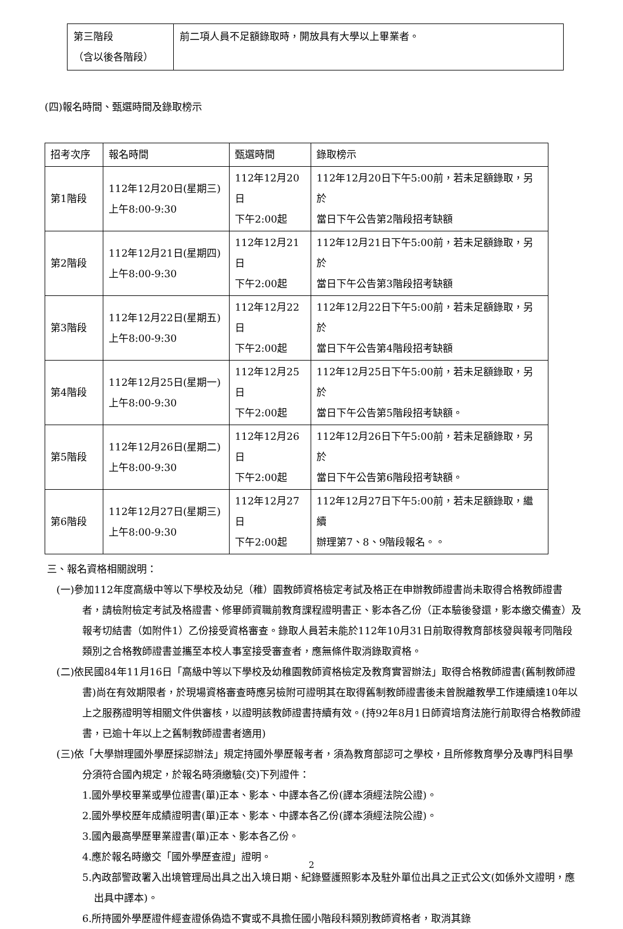| 第三階段 （含以後各階段） | 前二項人員不足額錄取時，開放具有大學以上畢業者。 |
(四)報名時間、甄選時間及錄取榜示
| 招考次序 | 報名時間 | 甄選時間 | 錄取榜示 |
| --- | --- | --- | --- |
| 第1階段 | 112年12月20日(星期三) 上午8:00-9:30 | 112年12月20日 下午2:00起 | 112年12月20日下午5:00前，若未足額錄取，另於 當日下午公告第2階段招考缺額 |
| 第2階段 | 112年12月21日(星期四) 上午8:00-9:30 | 112年12月21日 下午2:00起 | 112年12月21日下午5:00前，若未足額錄取，另於 當日下午公告第3階段招考缺額 |
| 第3階段 | 112年12月22日(星期五) 上午8:00-9:30 | 112年12月22日 下午2:00起 | 112年12月22日下午5:00前，若未足額錄取，另於 當日下午公告第4階段招考缺額 |
| 第4階段 | 112年12月25日(星期一) 上午8:00-9:30 | 112年12月25日 下午2:00起 | 112年12月25日下午5:00前，若未足額錄取，另於 當日下午公告第5階段招考缺額。 |
| 第5階段 | 112年12月26日(星期二) 上午8:00-9:30 | 112年12月26日 下午2:00起 | 112年12月26日下午5:00前，若未足額錄取，另於 當日下午公告第6階段招考缺額。 |
| 第6階段 | 112年12月27日(星期三) 上午8:00-9:30 | 112年12月27日 下午2:00起 | 112年12月27日下午5:00前，若未足額錄取，繼續 辦理第7、8、9階段報名。。 |
三、報名資格相關說明：
(一)參加112年度高級中等以下學校及幼兒（稚）園教師資格檢定考試及格正在申辦教師證書尚未取得合格教師證書者，請檢附檢定考試及格證書、修畢師資職前教育課程證明書正、影本各乙份（正本驗後發還，影本繳交備查）及報考切結書（如附件1）乙份接受資格審查。錄取人員若未能於112年10月31日前取得教育部核發與報考同階段類別之合格教師證書並攜至本校人事室接受審查者，應無條件取消錄取資格。
(二)依民國84年11月16日「高級中等以下學校及幼稚園教師資格檢定及教育實習辦法」取得合格教師證書(舊制教師證書)尚在有效期限者，於現場資格審查時應另檢附可證明其在取得舊制教師證書後未曾脫離教學工作連續達10年以上之服務證明等相關文件供審核，以證明該教師證書持續有效。(持92年8月1日師資培育法施行前取得合格教師證書，已逾十年以上之舊制教師證書者適用)
(三)依「大學辦理國外學歷採認辦法」規定持國外學歷報考者，須為教育部認可之學校，且所修教育學分及專門科目學分須符合國內規定，於報名時須繳驗(交)下列證件：
1.國外學校畢業或學位證書(單)正本、影本、中譯本各乙份(譯本須經法院公證)。
2.國外學校歷年成績證明書(單)正本、影本、中譯本各乙份(譯本須經法院公證)。
3.國內最高學歷畢業證書(單)正本、影本各乙份。
4.應於報名時繳交「國外學歷查證」證明。
5.內政部警政署入出境管理局出具之出入境日期、紀錄暨護照影本及駐外單位出具之正式公文(如係外文證明，應出具中譯本)。
6.所持國外學歷證件經查證係偽造不實或不具擔任國小階段科類別教師資格者，取消其錄
2